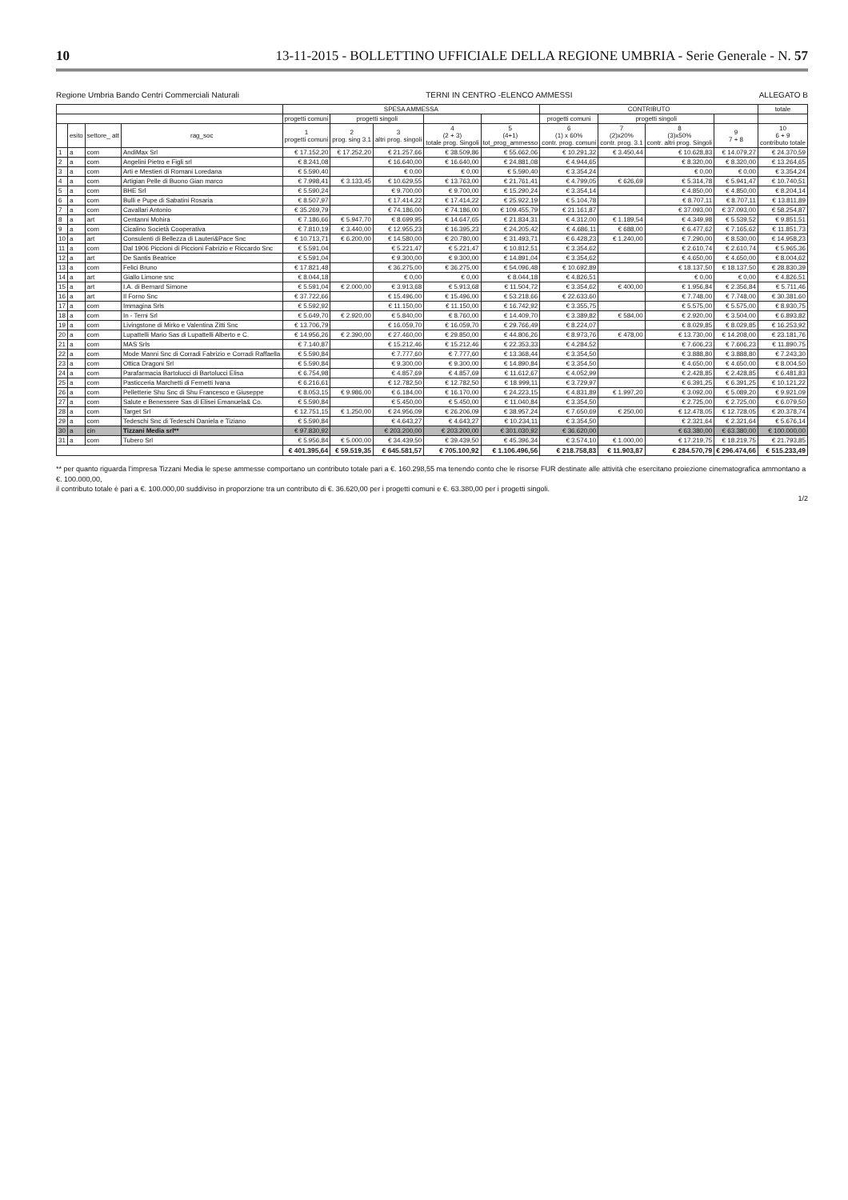10 13-11-2015 - BOLLETTINO UFFICIALE DELLA REGIONE UMBRIA - Serie Generale - N. 57
Regione Umbria Bando Centri Commerciali Naturali TERNI IN CENTRO -ELENCO AMMESSI ALLEGATO B
| | | | | SPESA AMMESSA | | | | | CONTRIBUTO | | | | totale |
| --- | --- | --- | --- | --- | --- | --- | --- | --- | --- | --- | --- | --- | --- |
| | | | | progetti comuni | progetti singoli | | | | progetti comuni | progetti singoli | | | |
| | esito | settore_ att | rag_soc | 1 progetti comuni | 2 prog. sing 3.1 | 3 altri prog. singoli | 4 (2 + 3) totale prog. Singoli | 5 (4+1) tot_prog_ammesso | 6 (1) x 60% contr. prog. comuni | 7 (2)x20% contr. prog. 3.1 | 8 (3)x50% contr. altri prog. Singoli | 9 7 + 8 | 10 6 + 9 contributo totale |
| 1 | a | com | AndiMax Srl | € 17.152,20 | € 17.252,20 | € 21.257,66 | € 38.509,86 | € 55.662,06 | € 10.291,32 | € 3.450,44 | € 10.628,83 | € 14.079,27 | € 24.370,59 |
| 2 | a | com | Angelini Pietro e Figli srl | € 8.241,08 | | € 16.640,00 | € 16.640,00 | € 24.881,08 | € 4.944,65 | | € 8.320,00 | € 8.320,00 | € 13.264,65 |
| 3 | a | com | Arti e Mestieri di Romani Loredana | € 5.590,40 | | € 0,00 | € 0,00 | € 5.590,40 | € 3.354,24 | | € 0,00 | € 0,00 | € 3.354,24 |
| 4 | a | com | Artigian Pelle di Buono Gian marco | € 7.998,41 | € 3.133,45 | € 10.629,55 | € 13.763,00 | € 21.761,41 | € 4.799,05 | € 626,69 | € 5.314,78 | € 5.941,47 | € 10.740,51 |
| 5 | a | com | BHE Srl | € 5.590,24 | | € 9.700,00 | € 9.700,00 | € 15.290,24 | € 3.354,14 | | € 4.850,00 | € 4.850,00 | € 8.204,14 |
| 6 | a | com | Bulli e Pupe di Sabatini Rosaria | € 8.507,97 | | € 17.414,22 | € 17.414,22 | € 25.922,19 | € 5.104,78 | | € 8.707,11 | € 8.707,11 | € 13.811,89 |
| 7 | a | com | Cavallari Antonio | € 35.269,79 | | € 74.186,00 | € 74.186,00 | € 109.455,79 | € 21.161,87 | | € 37.093,00 | € 37.093,00 | € 58.254,87 |
| 8 | a | art | Centanni Mohira | € 7.186,66 | € 5.947,70 | € 8.699,95 | € 14.647,65 | € 21.834,31 | € 4.312,00 | € 1.189,54 | € 4.349,98 | € 5.539,52 | € 9.851,51 |
| 9 | a | com | Cicalino Società Cooperativa | € 7.810,19 | € 3.440,00 | € 12.955,23 | € 16.395,23 | € 24.205,42 | € 4.686,11 | € 688,00 | € 6.477,62 | € 7.165,62 | € 11.851,73 |
| 10 | a | art | Consulenti di Bellezza di Lauteri&Pace Snc | € 10.713,71 | € 6.200,00 | € 14.580,00 | € 20.780,00 | € 31.493,71 | € 6.428,23 | € 1.240,00 | € 7.290,00 | € 8.530,00 | € 14.958,23 |
| 11 | a | com | Dal 1906 Piccioni di Piccioni Fabrizio e Riccardo Snc | € 5.591,04 | | € 5.221,47 | € 5.221,47 | € 10.812,51 | € 3.354,62 | | € 2.610,74 | € 2.610,74 | € 5.965,36 |
| 12 | a | art | De Santis Beatrice | € 5.591,04 | | € 9.300,00 | € 9.300,00 | € 14.891,04 | € 3.354,62 | | € 4.650,00 | € 4.650,00 | € 8.004,62 |
| 13 | a | com | Felici Bruno | € 17.821,48 | | € 36.275,00 | € 36.275,00 | € 54.096,48 | € 10.692,89 | | € 18.137,50 | € 18.137,50 | € 28.830,39 |
| 14 | a | art | Giallo Limone snc | € 8.044,18 | | € 0,00 | € 0,00 | € 8.044,18 | € 4.826,51 | | € 0,00 | € 0,00 | € 4.826,51 |
| 15 | a | art | I.A. di Bernard Simone | € 5.591,04 | € 2.000,00 | € 3.913,68 | € 5.913,68 | € 11.504,72 | € 3.354,62 | € 400,00 | € 1.956,84 | € 2.356,84 | € 5.711,46 |
| 16 | a | art | Il Forno Snc | € 37.722,66 | | € 15.496,00 | € 15.496,00 | € 53.218,66 | € 22.633,60 | | € 7.748,00 | € 7.748,00 | € 30.381,60 |
| 17 | a | com | Immagina Srls | € 5.592,92 | | € 11.150,00 | € 11.150,00 | € 16.742,92 | € 3.355,75 | | € 5.575,00 | € 5.575,00 | € 8.930,75 |
| 18 | a | com | In - Terni Srl | € 5.649,70 | € 2.920,00 | € 5.840,00 | € 8.760,00 | € 14.409,70 | € 3.389,82 | € 584,00 | € 2.920,00 | € 3.504,00 | € 6.893,82 |
| 19 | a | com | Livingstone di Mirko e Valentina Zitti Snc | € 13.706,79 | | € 16.059,70 | € 16.059,70 | € 29.766,49 | € 8.224,07 | | € 8.029,85 | € 8.029,85 | € 16.253,92 |
| 20 | a | com | Lupattelli Mario Sas di Lupattelli Alberto e C. | € 14.956,26 | € 2.390,00 | € 27.460,00 | € 29.850,00 | € 44.806,26 | € 8.973,76 | € 478,00 | € 13.730,00 | € 14.208,00 | € 23.181,76 |
| 21 | a | com | MAS Srls | € 7.140,87 | | € 15.212,46 | € 15.212,46 | € 22.353,33 | € 4.284,52 | | € 7.606,23 | € 7.606,23 | € 11.890,75 |
| 22 | a | com | Mode Manni Snc di Corradi Fabrizio e Corradi Raffaella | € 5.590,84 | | € 7.777,60 | € 7.777,60 | € 13.368,44 | € 3.354,50 | | € 3.888,80 | € 3.888,80 | € 7.243,30 |
| 23 | a | com | Ottica Dragoni Srl | € 5.590,84 | | € 9.300,00 | € 9.300,00 | € 14.890,84 | € 3.354,50 | | € 4.650,00 | € 4.650,00 | € 8.004,50 |
| 24 | a | com | Parafarmacia Bartolucci di Bartolucci Elisa | € 6.754,98 | | € 4.857,69 | € 4.857,69 | € 11.612,67 | € 4.052,99 | | € 2.428,85 | € 2.428,85 | € 6.481,83 |
| 25 | a | com | Pasticceria Marchetti di Fernetti Ivana | € 6.216,61 | | € 12.782,50 | € 12.782,50 | € 18.999,11 | € 3.729,97 | | € 6.391,25 | € 6.391,25 | € 10.121,22 |
| 26 | a | com | Pelletterie Shu Snc di Shu Francesco e Giuseppe | € 8.053,15 | € 9.986,00 | € 6.184,00 | € 16.170,00 | € 24.223,15 | € 4.831,89 | € 1.997,20 | € 3.092,00 | € 5.089,20 | € 9.921,09 |
| 27 | a | com | Salute e Benessere Sas di Elisei Emanuela& Co. | € 5.590,84 | | € 5.450,00 | € 5.450,00 | € 11.040,84 | € 3.354,50 | | € 2.725,00 | € 2.725,00 | € 6.079,50 |
| 28 | a | com | Target Srl | € 12.751,15 | € 1.250,00 | € 24.956,09 | € 26.206,09 | € 38.957,24 | € 7.650,69 | € 250,00 | € 12.478,05 | € 12.728,05 | € 20.378,74 |
| 29 | a | com | Tedeschi Snc di Tedeschi Daniela e Tiziano | € 5.590,84 | | € 4.643,27 | € 4.643,27 | € 10.234,11 | € 3.354,50 | | € 2.321,64 | € 2.321,64 | € 5.676,14 |
| 30 | a | cin | Tizzani Media srl** | € 97.830,92 | | € 203.200,00 | € 203.200,00 | € 301.030,92 | € 36.620,00 | | € 63.380,00 | € 63.380,00 | € 100.000,00 |
| 31 | a | com | Tubero Srl | € 5.956,84 | € 5.000,00 | € 34.439,50 | € 39.439,50 | € 45.396,34 | € 3.574,10 | € 1.000,00 | € 17.219,75 | € 18.219,75 | € 21.793,85 |
| | | | | € 401.395,64 | € 59.519,35 | € 645.581,57 | € 705.100,92 | € 1.106.496,56 | € 218.758,83 | € 11.903,87 | € 284.570,79 | € 296.474,66 | € 515.233,49 |
** per quanto riguarda l'impresa Tizzani Media le spese ammesse comportano un contributo totale pari a €. 160.298,55 ma tenendo conto che le risorse FUR destinate alle attività che esercitano proiezione cinematografica ammontano a €. 100.000,00,
il contributo totale è pari a €. 100.000,00 suddiviso in proporzione tra un contributo di €. 36.620,00 per i progetti comuni e €. 63.380,00 per i progetti singoli.
1/2